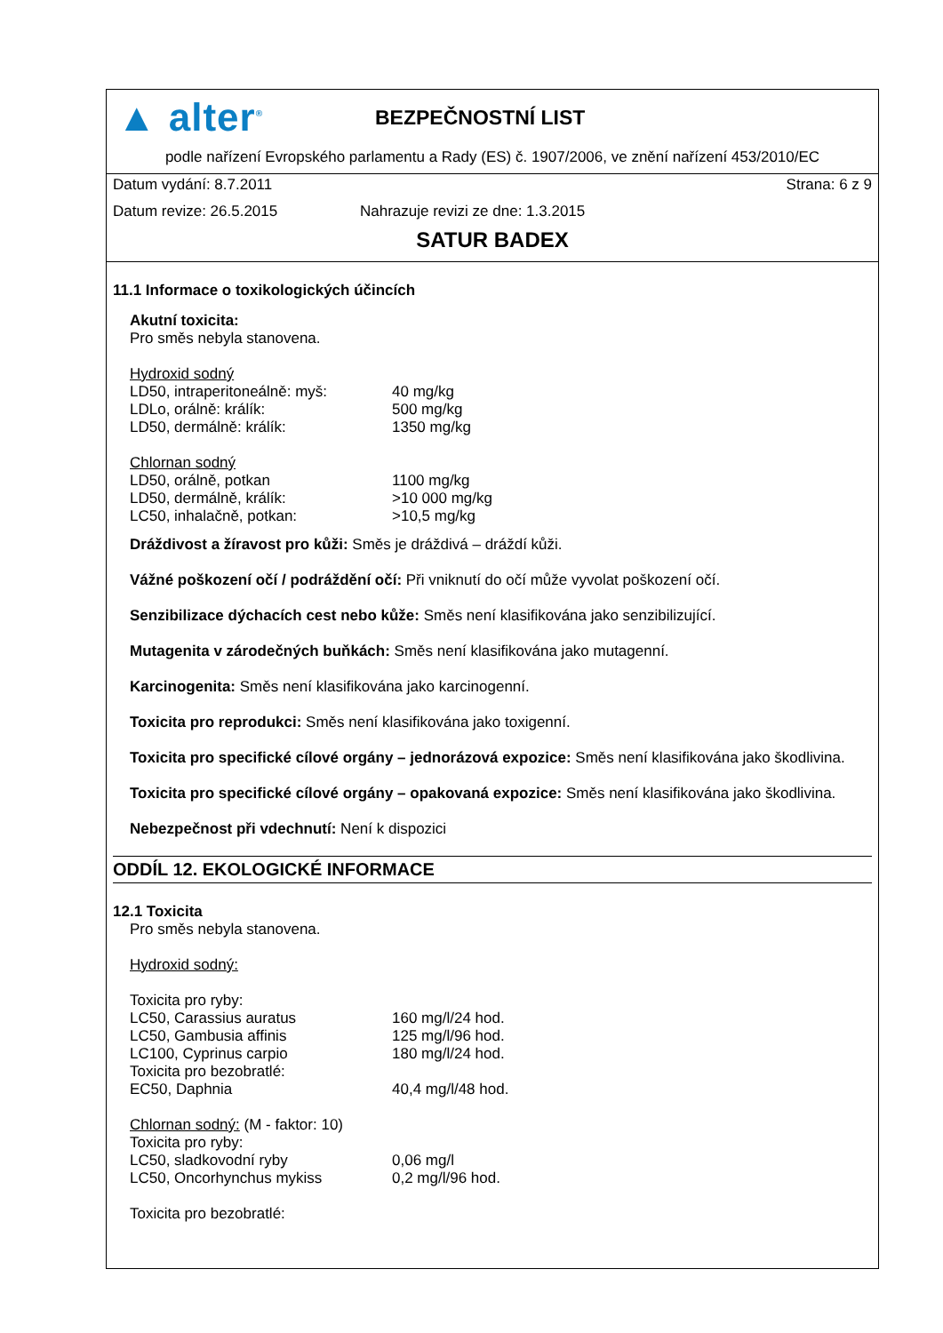▲ alter<sup>®</sup>
BEZPEČNOSTNÍ LIST
podle nařízení Evropského parlamentu a Rady (ES) č. 1907/2006, ve znění nařízení 453/2010/EC
Datum vydání: 8.7.2011 Strana: 6 z 9
Datum revize: 26.5.2015 Nahrazuje revizi ze dne: 1.3.2015
SATUR BADEX
11.1 Informace o toxikologických účincích
Akutní toxicita:
Pro směs nebyla stanovena.
Hydroxid sodný
| LD50, intraperitoneálně: myš: | 40 mg/kg |
| LDLo, orálně: králík: | 500 mg/kg |
| LD50, dermálně: králík: | 1350 mg/kg |
Chlornan sodný
| LD50, orálně, potkan | 1100 mg/kg |
| LD50, dermálně, králík: | >10 000 mg/kg |
| LC50, inhalačně, potkan: | >10,5 mg/kg |
Dráždivost a žíravost pro kůži: Směs je dráždivá – dráždí kůži.
Vážné poškození očí / podráždění očí: Při vniknutí do očí může vyvolat poškození očí.
Senzibilizace dýchacích cest nebo kůže: Směs není klasifikována jako senzibilizující.
Mutagenita v zárodečných buňkách: Směs není klasifikována jako mutagenní.
Karcinogenita: Směs není klasifikována jako karcinogenní.
Toxicita pro reprodukci: Směs není klasifikována jako toxigenní.
Toxicita pro specifické cílové orgány – jednorázová expozice: Směs není klasifikována jako škodlivina.
Toxicita pro specifické cílové orgány – opakovaná expozice: Směs není klasifikována jako škodlivina.
Nebezpečnost při vdechnutí: Není k dispozici
ODDÍL 12. EKOLOGICKÉ INFORMACE
12.1 Toxicita
Pro směs nebyla stanovena.
Hydroxid sodný:
Toxicita pro ryby:
| LC50, Carassius auratus | 160 mg/l/24 hod. |
| LC50, Gambusia affinis | 125 mg/l/96 hod. |
| LC100, Cyprinus carpio | 180 mg/l/24 hod. |
| Toxicita pro bezobratlé: | |
| EC50, Daphnia | 40,4 mg/l/48 hod. |
Chlornan sodný: (M - faktor: 10)
Toxicita pro ryby:
| LC50, sladkovodní ryby | 0,06 mg/l |
| LC50, Oncorhynchus mykiss | 0,2 mg/l/96 hod. |
Toxicita pro bezobratlé: